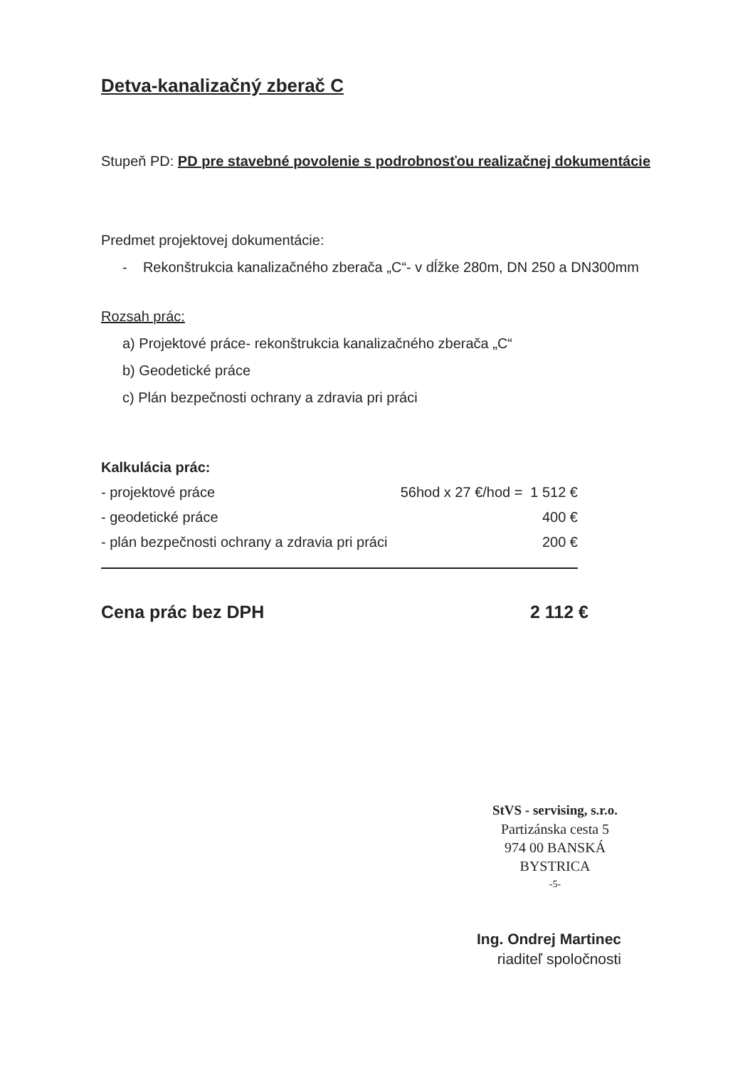Detva-kanalizačný zberač C
Stupeň PD: PD pre stavebné povolenie s podrobnosťou realizačnej dokumentácie
Predmet projektovej dokumentácie:
- Rekonštrukcia kanalizačného zberača „C“- v dĺžke 280m, DN 250 a DN300mm
Rozsah prác:
a) Projektové práce- rekonštrukcia kanalizačného zberača „C“
b) Geodetické práce
c) Plán bezpečnosti ochrany a zdravia pri práci
Kalkulácia prác:
| - projektové práce | 56hod x 27 €/hod = | 1 512 € |
| - geodetické práce | | 400 € |
| - plán bezpečnosti ochrany a zdravia pri práci | | 200 € |
| Cena prác bez DPH | 2 112 € |
StVS - servising, s.r.o.
Partizánska cesta 5
974 00 BANSKÁ BYSTRICA
-5-
Ing. Ondrej Martinec
riaditeľ spoločnosti